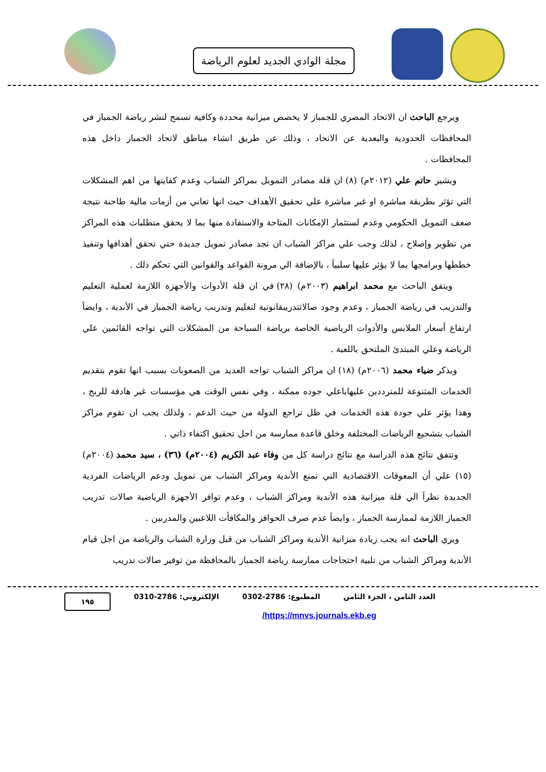مجلة الوادي الجديد لعلوم الرياضة
ويرجع الباحث ان الاتحاد المصري للجمباز لا يخصص ميزانية محددة وكافية تسمح لنشر رياضة الجمباز في المحافظات الحدودية والبعدية عن الاتحاد ، وذلك عن طريق انشاء مناطق لاتحاد الجمباز داخل هذه المحافظات .
ويشير حاتم علي (٢٠١٢م) (٨) ان قلة مصادر التمويل بمراكز الشباب وعدم كفايتها من اهم المشكلات التي تؤثر بطريقة مباشرة او غير مباشرة علي تحقيق الأهداف حيث انها تعاني من أزمات مالية طاحنة نتيجة ضعف التمويل الحكومي وعدم لستثمار الإمكانات المتاحة والاستفادة منها بما لا يحقق متطلبات هذه المراكز من تطوير وإصلاح ، لذلك وجب علي مراكز الشباب ان تجد مصادر تمويل جديدة حتي تحقق أهدافها وتنفيذ خططها وبرامجها بما لا يؤثر عليها سلبياَ ، بالإضافة الي مرونة القواعد والقوانين التي تحكم ذلك .
ويتفق الباحث مع محمد ابراهيم (٢٠٠٣م) (٢٨) في ان قلة الأدوات والأجهزة اللازمة لعملية التعليم والتدريب في رياضة الجمباز ، وعدم وجود صالاتتدريبقانونية لتعليم وتدريب رياضة الجمباز في الأندية ، وايضاَ ارتفاع أسعار الملابس والأدوات الرياضية الخاصة برياضة السباحة من المشكلات التي تواجه القائمين علي الرياضة وعلي المبتدئ الملتحق باللعبة .
ويذكر ضياء محمد (٢٠٠٦م) (١٨) ان مراكز الشباب تواجه العديد من الصعوبات بسبب انها تقوم بتقديم الخدمات المتنوعة للمترددين عليهاباعلي جوده ممكنة ، وفي نفس الوقت هي مؤسسات غير هادفة للربح ، وهذا يؤثر علي جودة هذه الخدمات في ظل تراجع الدولة من حيث الدعم ، ولذلك يجب ان تقوم مراكز الشباب بتشجيع الرياضات المختلفة وخلق قاعدة ممارسة من اجل تحقيق اكتفاء ذاتي .
وتتفق نتائج هذه الدراسة مع نتائج دراسة كل من وفاء عبد الكريم (٢٠٠٤م) (٣٦) ، سيد محمد (٢٠٠٤م) (١٥) علي أن المعوقات الاقتصادية التي تمنع الأندية ومراكز الشباب من تمويل ودعم الرياضات الفردية الجديدة نظراَ الي قلة ميزانية هذه الأندية ومراكز الشباب ، وعدم توافر الأجهزة الرياضية صالات تدريب الجمباز اللازمة لممارسة الجمباز ، وايضاَ عدم صرف الحوافز والمكافأت اللاعبين والمدربين .
ويري الباحث انه يجب زيادة ميزانية الأندية ومراكز الشباب من قبل وزارة الشباب والرياضة من اجل قيام الأندية ومراكز الشباب من تلبية احتجاجات ممارسة رياضة الجمباز بالمحافظة من توفير صالات تدريب
العدد الثامن ، الجزء الثامن المطبوع: 2786-0302 الإلكتروني: 2786-0310 ١٩٥
/https://mnvs.journals.ekb.eg